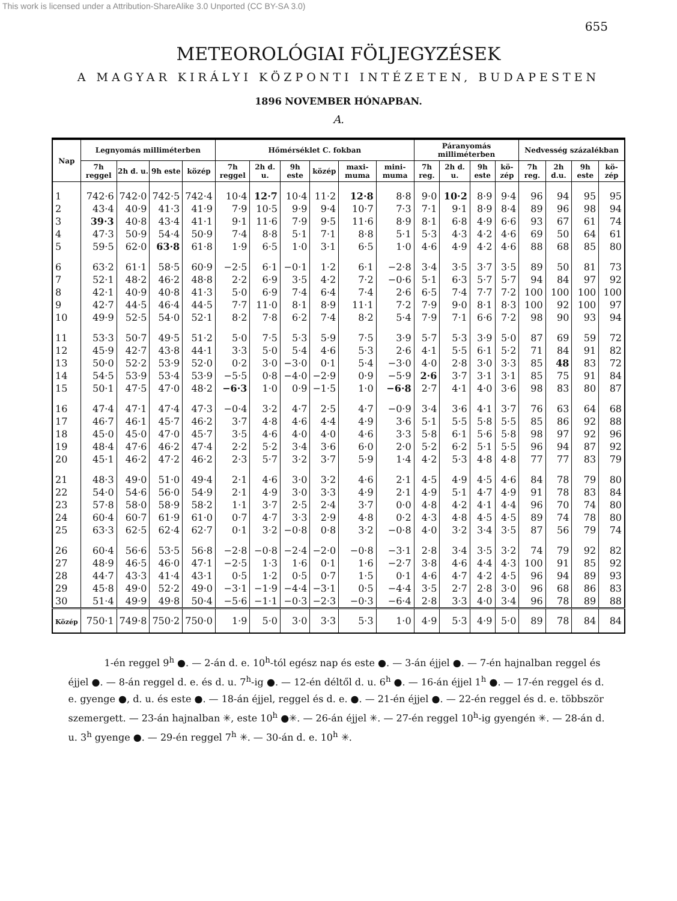This work is licensed under a Attribution-ShareAlike 3.0 Unported (CC BY-SA 3.0)
655
METEOROLÓGIAI FÖLJEGYZÉSEK
A MAGYAR KIRÁLYI KÖZPONTI INTÉZETEN, BUDAPESTEN
1896 NOVEMBER HÓNAPBAN.
A.
| Nap | Legnyomás milliméterben | | | | Hőmérséklet C. fokban | | | | | | Páranyomás milliméterben | | | | Nedvesség százalékban | | | |
| --- | --- | --- | --- | --- | --- | --- | --- | --- | --- | --- | --- | --- | --- | --- | --- | --- | --- | --- |
| | 7h reggel | 2h d. u. | 9h este | közép | 7h reggel | 2h d. u. | 9h este | közép | maxi-muma | mini-muma | 7h reg. | 2h d. u. | 9h este | kö-zép | 7h reg. | 2h d.u. | 9h este | kö-zép |
| 1 | 742·6 | 742·0 | 742·5 | 742·4 | 10·4 | 12·7 | 10·4 | 11·2 | 12·8 | 8·8 | 9·0 | 10·2 | 8·9 | 9·4 | 96 | 94 | 95 | 95 |
| 2 | 43·4 | 40·9 | 41·3 | 41·9 | 7·9 | 10·5 | 9·9 | 9·4 | 10·7 | 7·3 | 7·1 | 9·1 | 8·9 | 8·4 | 89 | 96 | 98 | 94 |
| 3 | 39·3 | 40·8 | 43·4 | 41·1 | 9·1 | 11·6 | 7·9 | 9·5 | 11·6 | 8·9 | 8·1 | 6·8 | 4·9 | 6·6 | 93 | 67 | 61 | 74 |
| 4 | 47·3 | 50·9 | 54·4 | 50·9 | 7·4 | 8·8 | 5·1 | 7·1 | 8·8 | 5·1 | 5·3 | 4·3 | 4·2 | 4·6 | 69 | 50 | 64 | 61 |
| 5 | 59·5 | 62·0 | 63·8 | 61·8 | 1·9 | 6·5 | 1·0 | 3·1 | 6·5 | 1·0 | 4·6 | 4·9 | 4·2 | 4·6 | 88 | 68 | 85 | 80 |
| 6 | 63·2 | 61·1 | 58·5 | 60·9 | −2·5 | 6·1 | −0·1 | 1·2 | 6·1 | −2·8 | 3·4 | 3·5 | 3·7 | 3·5 | 89 | 50 | 81 | 73 |
| 7 | 52·1 | 48·2 | 46·2 | 48·8 | 2·2 | 6·9 | 3·5 | 4·2 | 7·2 | −0·6 | 5·1 | 6·3 | 5·7 | 5·7 | 94 | 84 | 97 | 92 |
| 8 | 42·1 | 40·9 | 40·8 | 41·3 | 5·0 | 6·9 | 7·4 | 6·4 | 7·4 | 2·6 | 6·5 | 7·4 | 7·7 | 7·2 | 100 | 100 | 100 | 100 |
| 9 | 42·7 | 44·5 | 46·4 | 44·5 | 7·7 | 11·0 | 8·1 | 8·9 | 11·1 | 7·2 | 7·9 | 9·0 | 8·1 | 8·3 | 100 | 92 | 100 | 97 |
| 10 | 49·9 | 52·5 | 54·0 | 52·1 | 8·2 | 7·8 | 6·2 | 7·4 | 8·2 | 5·4 | 7·9 | 7·1 | 6·6 | 7·2 | 98 | 90 | 93 | 94 |
| 11 | 53·3 | 50·7 | 49·5 | 51·2 | 5·0 | 7·5 | 5·3 | 5·9 | 7·5 | 3·9 | 5·7 | 5·3 | 3·9 | 5·0 | 87 | 69 | 59 | 72 |
| 12 | 45·9 | 42·7 | 43·8 | 44·1 | 3·3 | 5·0 | 5·4 | 4·6 | 5·3 | 2·6 | 4·1 | 5·5 | 6·1 | 5·2 | 71 | 84 | 91 | 82 |
| 13 | 50·0 | 52·2 | 53·9 | 52·0 | 0·2 | 3·0 | −3·0 | 0·1 | 5·4 | −3·0 | 4·0 | 2·8 | 3·0 | 3·3 | 85 | 48 | 83 | 72 |
| 14 | 54·5 | 53·9 | 53·4 | 53·9 | −5·5 | 0·8 | −4·0 | −2·9 | 0·9 | −5·9 | 2·6 | 3·7 | 3·1 | 3·1 | 85 | 75 | 91 | 84 |
| 15 | 50·1 | 47·5 | 47·0 | 48·2 | −6·3 | 1·0 | 0·9 | −1·5 | 1·0 | −6·8 | 2·7 | 4·1 | 4·0 | 3·6 | 98 | 83 | 80 | 87 |
| 16 | 47·4 | 47·1 | 47·4 | 47·3 | −0·4 | 3·2 | 4·7 | 2·5 | 4·7 | −0·9 | 3·4 | 3·6 | 4·1 | 3·7 | 76 | 63 | 64 | 68 |
| 17 | 46·7 | 46·1 | 45·7 | 46·2 | 3·7 | 4·8 | 4·6 | 4·4 | 4·9 | 3·6 | 5·1 | 5·5 | 5·8 | 5·5 | 85 | 86 | 92 | 88 |
| 18 | 45·0 | 45·0 | 47·0 | 45·7 | 3·5 | 4·6 | 4·0 | 4·0 | 4·6 | 3·3 | 5·8 | 6·1 | 5·6 | 5·8 | 98 | 97 | 92 | 96 |
| 19 | 48·4 | 47·6 | 46·2 | 47·4 | 2·2 | 5·2 | 3·4 | 3·6 | 6·0 | 2·0 | 5·2 | 6·2 | 5·1 | 5·5 | 96 | 94 | 87 | 92 |
| 20 | 45·1 | 46·2 | 47·2 | 46·2 | 2·3 | 5·7 | 3·2 | 3·7 | 5·9 | 1·4 | 4·2 | 5·3 | 4·8 | 4·8 | 77 | 77 | 83 | 79 |
| 21 | 48·3 | 49·0 | 51·0 | 49·4 | 2·1 | 4·6 | 3·0 | 3·2 | 4·6 | 2·1 | 4·5 | 4·9 | 4·5 | 4·6 | 84 | 78 | 79 | 80 |
| 22 | 54·0 | 54·6 | 56·0 | 54·9 | 2·1 | 4·9 | 3·0 | 3·3 | 4·9 | 2·1 | 4·9 | 5·1 | 4·7 | 4·9 | 91 | 78 | 83 | 84 |
| 23 | 57·8 | 58·0 | 58·9 | 58·2 | 1·1 | 3·7 | 2·5 | 2·4 | 3·7 | 0·0 | 4·8 | 4·2 | 4·1 | 4·4 | 96 | 70 | 74 | 80 |
| 24 | 60·4 | 60·7 | 61·9 | 61·0 | 0·7 | 4·7 | 3·3 | 2·9 | 4·8 | 0·2 | 4·3 | 4·8 | 4·5 | 4·5 | 89 | 74 | 78 | 80 |
| 25 | 63·3 | 62·5 | 62·4 | 62·7 | 0·1 | 3·2 | −0·8 | 0·8 | 3·2 | −0·8 | 4·0 | 3·2 | 3·4 | 3·5 | 87 | 56 | 79 | 74 |
| 26 | 60·4 | 56·6 | 53·5 | 56·8 | −2·8 | −0·8 | −2·4 | −2·0 | −0·8 | −3·1 | 2·8 | 3·4 | 3·5 | 3·2 | 74 | 79 | 92 | 82 |
| 27 | 48·9 | 46·5 | 46·0 | 47·1 | −2·5 | 1·3 | 1·6 | 0·1 | 1·6 | −2·7 | 3·8 | 4·6 | 4·4 | 4·3 | 100 | 91 | 85 | 92 |
| 28 | 44·7 | 43·3 | 41·4 | 43·1 | 0·5 | 1·2 | 0·5 | 0·7 | 1·5 | 0·1 | 4·6 | 4·7 | 4·2 | 4·5 | 96 | 94 | 89 | 93 |
| 29 | 45·8 | 49·0 | 52·2 | 49·0 | −3·1 | −1·9 | −4·4 | −3·1 | 0·5 | −4·4 | 3·5 | 2·7 | 2·8 | 3·0 | 96 | 68 | 86 | 83 |
| 30 | 51·4 | 49·9 | 49·8 | 50·4 | −5·6 | −1·1 | −0·3 | −2·3 | −0·3 | −6·4 | 2·8 | 3·3 | 4·0 | 3·4 | 96 | 78 | 89 | 88 |
| Közép | 750·1 | 749·8 | 750·2 | 750·0 | 1·9 | 5·0 | 3·0 | 3·3 | 5·3 | 1·0 | 4·9 | 5·3 | 4·9 | 5·0 | 89 | 78 | 84 | 84 |
1-én reggel 9<sup>h</sup> ●. — 2-án d. e. 10<sup>h</sup>-tól egész nap és este ●. — 3-án éjjel ●. — 7-én hajnalban reggel és éjjel ●. — 8-án reggel d. e. és d. u. 7<sup>h</sup>-ig ●. — 12-én déltől d. u. 6<sup>h</sup> ●. — 16-án éjjel 1<sup>h</sup> ●. — 17-én reggel és d. e. gyenge ●, d. u. és este ●. — 18-án éjjel, reggel és d. e. ●. — 21-én éjjel ●. — 22-én reggel és d. e. többször szemergett. — 23-án hajnalban ✳, este 10<sup>h</sup> ●✳. — 26-án éjjel ✳. — 27-én reggel 10<sup>h</sup>-ig gyengén ✳. — 28-án d. u. 3<sup>h</sup> gyenge ●. — 29-én reggel 7<sup>h</sup> ✳. — 30-án d. e. 10<sup>h</sup> ✳.